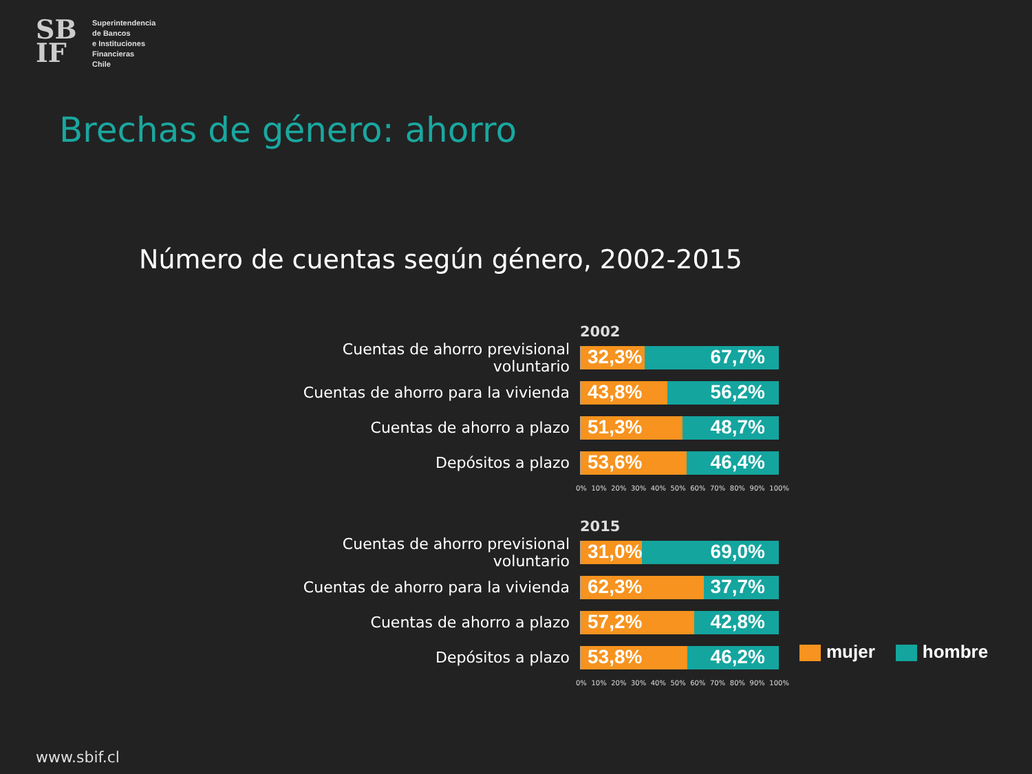SB
IF
Superintendencia
de Bancos
e Instituciones
Financieras
Chile
Brechas de género: ahorro
Número de cuentas según género, 2002-2015
2002
Cuentas de ahorro previsional voluntario
32,3% 67,7%
Cuentas de ahorro para la vivienda
43,8% 56,2%
Cuentas de ahorro a plazo
51,3% 48,7%
Depósitos a plazo
53,6% 46,4%
0% 10% 20% 30% 40% 50% 60% 70% 80% 90% 100%
2015
Cuentas de ahorro previsional voluntario
31,0% 69,0%
Cuentas de ahorro para la vivienda
62,3% 37,7%
Cuentas de ahorro a plazo
57,2% 42,8%
Depósitos a plazo
53,8% 46,2%
0% 10% 20% 30% 40% 50% 60% 70% 80% 90% 100%
mujer hombre
www.sbif.cl